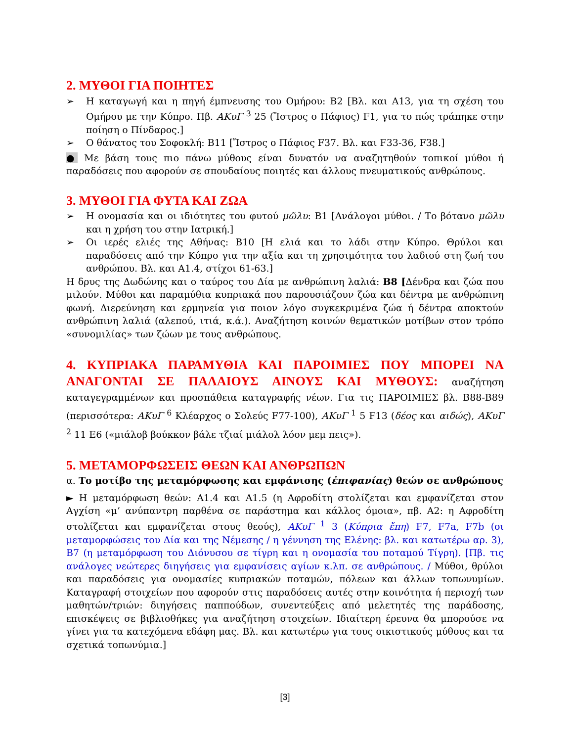2. ΜΥΘΟΙ ΓΙΑ ΠΟΙΗΤΕΣ
➢ Η καταγωγή και η πηγή έμπνευσης του Ομήρου: Β2 [Βλ. και Α13, για τη σχέση του Ομήρου με την Κύπρο. Πβ. ΑΚυΓ <sup>3</sup> 25 (Ἴστρος ο Πάφιος) F1, για το πώς τράπηκε στην ποίηση ο Πίνδαρος.]
➢ Ο θάνατος του Σοφοκλή: Β11 [Ἴστρος ο Πάφιος F37. Βλ. και F33-36, F38.]
● Με βάση τους πιο πάνω μύθους είναι δυνατόν να αναζητηθούν τοπικοί μύθοι ή παραδόσεις που αφορούν σε σπουδαίους ποιητές και άλλους πνευματικούς ανθρώπους.
3. ΜΥΘΟΙ ΓΙΑ ΦΥΤΑ ΚΑΙ ΖΩΑ
➢ Η ονομασία και οι ιδιότητες του φυτού μῶλυ: Β1 [Ανάλογοι μύθοι. / Το βότανο μῶλυ και η χρήση του στην Ιατρική.]
➢ Οι ιερές ελιές της Αθήνας: Β10 [Η ελιά και το λάδι στην Κύπρο. Θρύλοι και παραδόσεις από την Κύπρο για την αξία και τη χρησιμότητα του λαδιού στη ζωή του ανθρώπου. Βλ. και Α1.4, στίχοι 61-63.]
Η δρυς της Δωδώνης και ο ταύρος του Δία με ανθρώπινη λαλιά: Β8 [Δένδρα και ζώα που μιλούν. Μύθοι και παραμύθια κυπριακά που παρουσιάζουν ζώα και δέντρα με ανθρώπινη φωνή. Διερεύνηση και ερμηνεία για ποιον λόγο συγκεκριμένα ζώα ή δέντρα αποκτούν ανθρώπινη λαλιά (αλεπού, ιτιά, κ.ά.). Αναζήτηση κοινών θεματικών μοτίβων στον τρόπο «συνομιλίας» των ζώων με τους ανθρώπους.
4. ΚΥΠΡΙΑΚΑ ΠΑΡΑΜΥΘΙΑ ΚΑΙ ΠΑΡΟΙΜΙΕΣ ΠΟΥ ΜΠΟΡΕΙ ΝΑ ΑΝΑΓΟΝΤΑΙ ΣΕ ΠΑΛΑΙΟΥΣ ΑΙΝΟΥΣ ΚΑΙ ΜΥΘΟΥΣ: αναζήτηση καταγεγραμμένων και προσπάθεια καταγραφής νέων. Για τις ΠΑΡΟΙΜΙΕΣ βλ. Β88-Β89 (περισσότερα: ΑΚυΓ <sup>6</sup> Κλέαρχος ο Σολεύς F77-100), ΑΚυΓ <sup>1</sup> 5 F13 (δέος και αιδώς), ΑΚυΓ <sup>2</sup> 11 Ε6 («μιάλοβ βούκκον βάλε τζιαί μιάλολ λόον μεμ πεις»).
5. ΜΕΤΑΜΟΡΦΩΣΕΙΣ ΘΕΩΝ ΚΑΙ ΑΝΘΡΩΠΩΝ
α. Το μοτίβο της μεταμόρφωσης και εμφάνισης (ἐπιφανίας) θεών σε ανθρώπους
► Η μεταμόρφωση θεών: Α1.4 και Α1.5 (η Αφροδίτη στολίζεται και εμφανίζεται στον Αγχίση «μ’ ανύπαντρη παρθένα σε παράστημα και κάλλος όμοια», πβ. Α2: η Αφροδίτη στολίζεται και εμφανίζεται στους θεούς), ΑΚυΓ <sup>1</sup> 3 (Κύπρια ἔπη) F7, F7a, F7b (οι μεταμορφώσεις του Δία και της Νέμεσης / η γέννηση της Ελένης: βλ. και κατωτέρω αρ. 3), Β7 (η μεταμόρφωση του Διόνυσου σε τίγρη και η ονομασία του ποταμού Τίγρη). [Πβ. τις ανάλογες νεώτερες διηγήσεις για εμφανίσεις αγίων κ.λπ. σε ανθρώπους. / Μύθοι, θρύλοι και παραδόσεις για ονομασίες κυπριακών ποταμών, πόλεων και άλλων τοπωνυμίων. Καταγραφή στοιχείων που αφορούν στις παραδόσεις αυτές στην κοινότητα ή περιοχή των μαθητών/τριών: διηγήσεις παππούδων, συνεντεύξεις από μελετητές της παράδοσης, επισκέψεις σε βιβλιοθήκες για αναζήτηση στοιχείων. Ιδιαίτερη έρευνα θα μπορούσε να γίνει για τα κατεχόμενα εδάφη μας. Βλ. και κατωτέρω για τους οικιστικούς μύθους και τα σχετικά τοπωνύμια.]
[3]